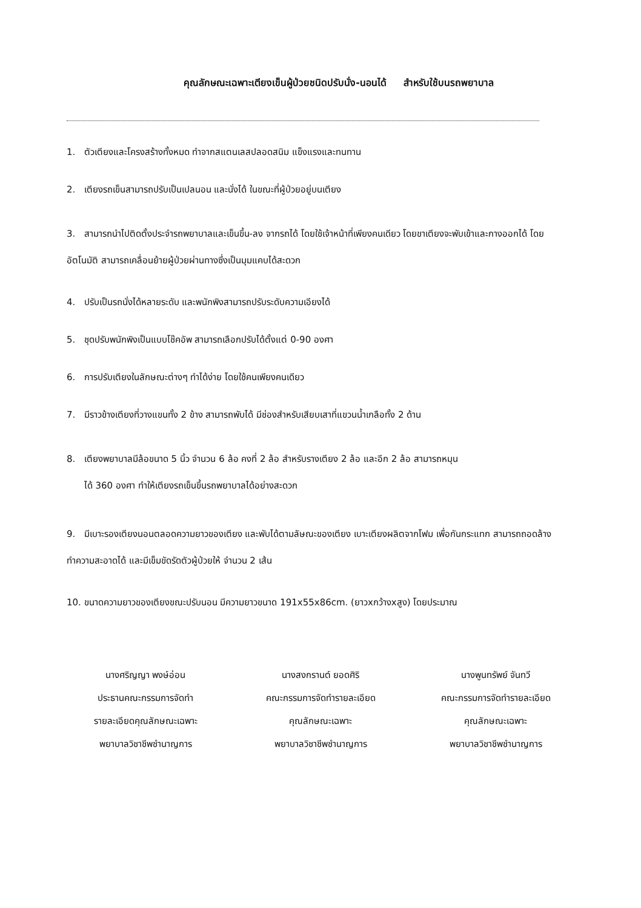คุณลักษณะเฉพาะเตียงเข็นผู้ป่วยชนิดปรับนั่ง-นอนได้ สำหรับใช้บนรถพยาบาล
1. ตัวเตียงและโครงสร้างทั้งหมด ทำจากสแตนเลสปลอดสนิม แข็งแรงและทนทาน
2. เตียงรถเข็นสามารถปรับเป็นเปลนอน และนั่งได้ ในขณะที่ผู้ป่วยอยู่บนเตียง
3. สามารถนำไปติดตั้งประจำรถพยาบาลและเข็นขึ้น-ลง จากรถได้ โดยใช้เจ้าหน้าที่เพียงคนเดียว โดยขาเตียงจะพับเข้าและกางออกได้ โดยอัตโนมัติ สามารถเคลื่อนย้ายผู้ป่วยผ่านทางซึ่งเป็นมุมแคบได้สะดวก
4. ปรับเป็นรถนั่งได้หลายระดับ และพนักพิงสามารถปรับระดับความเอียงได้
5. ชุดปรับพนักพิงเป็นแบบโช๊คอัพ สามารถเลือกปรับได้ตั้งแต่ 0-90 องศา
6. การปรับเตียงในลักษณะต่างๆ ทำได้ง่าย โดยใช้คนเพียงคนเดียว
7. มีราวข้างเตียงที่วางแขนทั้ง 2 ข้าง สามารถพับได้ มีช่องสำหรับเสียบเสาที่แขวนน้ำเกลือทั้ง 2 ด้าน
8. เตียงพยาบาลมีล้อขนาด 5 นิ้ว จำนวน 6 ล้อ คงที่ 2 ล้อ สำหรับรางเตียง 2 ล้อ และอีก 2 ล้อ สามารถหมุน
ได้ 360 องศา ทำให้เตียงรถเข็นขึ้นรถพยาบาลได้อย่างสะดวก
9. มีเบาะรองเตียงนอนตลอดความยาวของเตียง และพับได้ตามลัษณะของเตียง เบาะเตียงผลิตจากโฟม เพื่อกันกระแทก สามารถถอดล้างทำความสะอาดได้ และมีเข็มขัดรัดตัวผู้ป่วยให้ จำนวน 2 เส้น
10. ขนาดความยาวของเตียงขณะปรับนอน มีความยาวขนาด 191x55x86cm. (ยาวxกว้างxสูง) โดยประมาณ
นางศริญญา พงษ์อ่อน
ประธานคณะกรรมการจัดทำ
รายละเอียดคุณลักษณะเฉพาะ
พยาบาลวิชาชีพชำนาญการ
นางสงกรานต์ ยอดศิริ
คณะกรรมการจัดทำรายละเอียด
คุณลักษณะเฉพาะ
พยาบาลวิชาชีพชำนาญการ
นางพูนทรัพย์ จันทวี
คณะกรรมการจัดทำรายละเอียด
คุณลักษณะเฉพาะ
พยาบาลวิชาชีพชำนาญการ